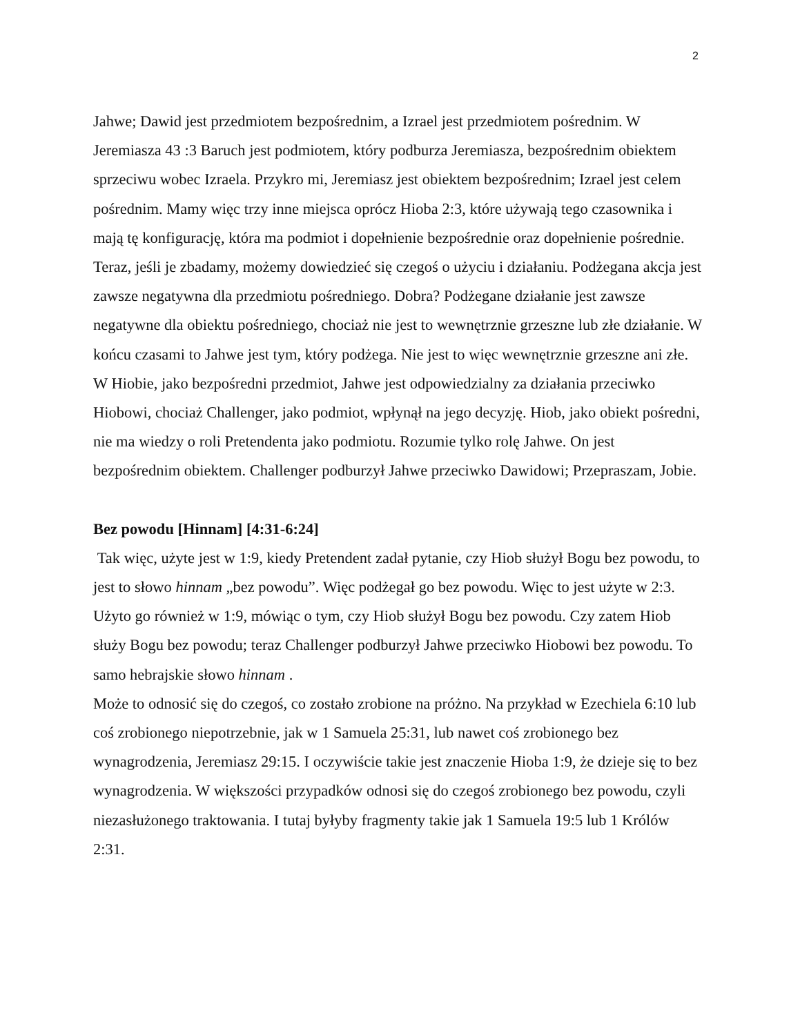2
Jahwe; Dawid jest przedmiotem bezpośrednim, a Izrael jest przedmiotem pośrednim. W Jeremiasza 43 :3 Baruch jest podmiotem, który podburza Jeremiasza, bezpośrednim obiektem sprzeciwu wobec Izraela. Przykro mi, Jeremiasz jest obiektem bezpośrednim; Izrael jest celem pośrednim. Mamy więc trzy inne miejsca oprócz Hioba 2:3, które używają tego czasownika i mają tę konfigurację, która ma podmiot i dopełnienie bezpośrednie oraz dopełnienie pośrednie.
Teraz, jeśli je zbadamy, możemy dowiedzieć się czegoś o użyciu i działaniu. Podżegana akcja jest zawsze negatywna dla przedmiotu pośredniego. Dobra? Podżegane działanie jest zawsze negatywne dla obiektu pośredniego, chociaż nie jest to wewnętrznie grzeszne lub złe działanie. W końcu czasami to Jahwe jest tym, który podżega. Nie jest to więc wewnętrznie grzeszne ani złe. W Hiobie, jako bezpośredni przedmiot, Jahwe jest odpowiedzialny za działania przeciwko Hiobowi, chociaż Challenger, jako podmiot, wpłynął na jego decyzję. Hiob, jako obiekt pośredni, nie ma wiedzy o roli Pretendenta jako podmiotu. Rozumie tylko rolę Jahwe. On jest bezpośrednim obiektem. Challenger podburzył Jahwe przeciwko Dawidowi; Przepraszam, Jobie.
Bez powodu [Hinnam] [4:31-6:24]
Tak więc, użyte jest w 1:9, kiedy Pretendent zadał pytanie, czy Hiob służył Bogu bez powodu, to jest to słowo hinnam „bez powodu”. Więc podżegał go bez powodu. Więc to jest użyte w 2:3. Użyto go również w 1:9, mówiąc o tym, czy Hiob służył Bogu bez powodu. Czy zatem Hiob służy Bogu bez powodu; teraz Challenger podburzył Jahwe przeciwko Hiobowi bez powodu. To samo hebrajskie słowo hinnam .
Może to odnosić się do czegoś, co zostało zrobione na próżno. Na przykład w Ezechiela 6:10 lub coś zrobionego niepotrzebnie, jak w 1 Samuela 25:31, lub nawet coś zrobionego bez wynagrodzenia, Jeremiasz 29:15. I oczywiście takie jest znaczenie Hioba 1:9, że dzieje się to bez wynagrodzenia. W większości przypadków odnosi się do czegoś zrobionego bez powodu, czyli niezasłużonego traktowania. I tutaj byłyby fragmenty takie jak 1 Samuela 19:5 lub 1 Królów 2:31.